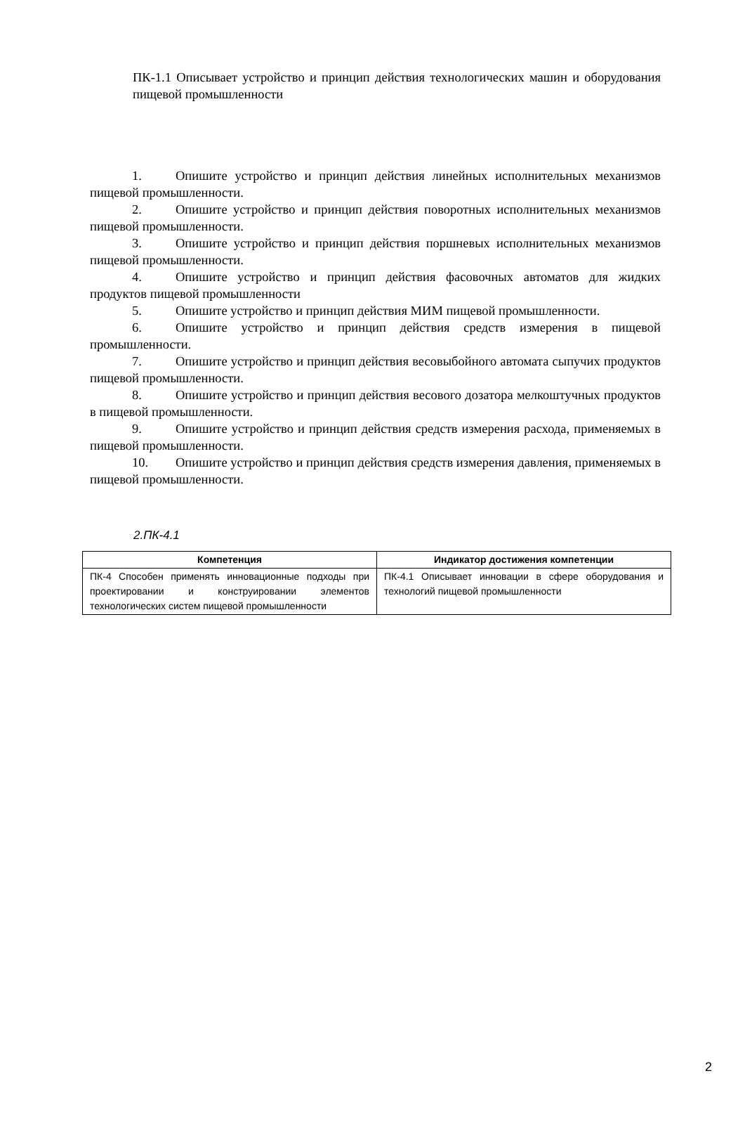ПК-1.1 Описывает устройство и принцип действия технологических машин и оборудования пищевой промышленности
1. Опишите устройство и принцип действия линейных исполнительных механизмов пищевой промышленности.
2. Опишите устройство и принцип действия поворотных исполнительных механизмов пищевой промышленности.
3. Опишите устройство и принцип действия поршневых исполнительных механизмов пищевой промышленности.
4. Опишите устройство и принцип действия фасовочных автоматов для жидких продуктов пищевой промышленности
5. Опишите устройство и принцип действия МИМ пищевой промышленности.
6. Опишите устройство и принцип действия средств измерения в пищевой промышленности.
7. Опишите устройство и принцип действия весовыбойного автомата сыпучих продуктов пищевой промышленности.
8. Опишите устройство и принцип действия весового дозатора мелкоштучных продуктов в пищевой промышленности.
9. Опишите устройство и принцип действия средств измерения расхода, применяемых в пищевой промышленности.
10. Опишите устройство и принцип действия средств измерения давления, применяемых в пищевой промышленности.
2.ПК-4.1
| Компетенция | Индикатор достижения компетенции |
| --- | --- |
| ПК-4 Способен применять инновационные подходы при проектировании и конструировании элементов технологических систем пищевой промышленности | ПК-4.1 Описывает инновации в сфере оборудования и технологий пищевой промышленности |
2